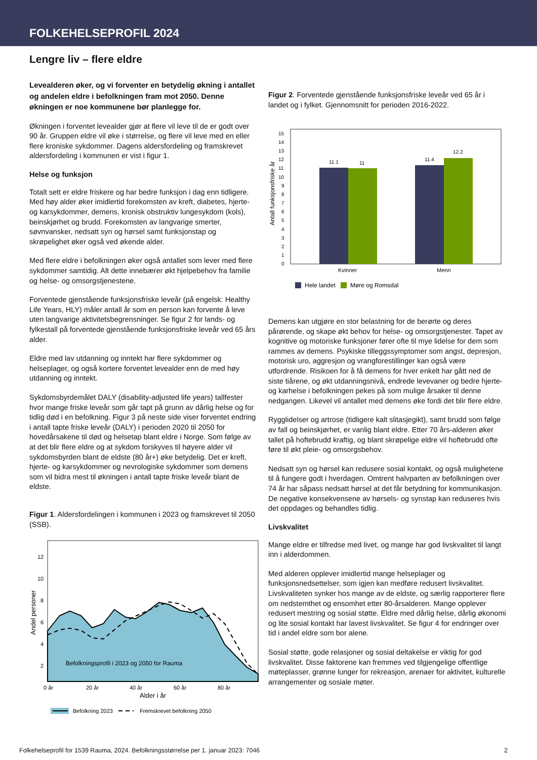FOLKEHELSEPROFIL 2024
Lengre liv – flere eldre
Levealderen øker, og vi forventer en betydelig økning i antallet og andelen eldre i befolkningen fram mot 2050. Denne økningen er noe kommunene bør planlegge for.
Økningen i forventet levealder gjør at flere vil leve til de er godt over 90 år. Gruppen eldre vil øke i størrelse, og flere vil leve med en eller flere kroniske sykdommer. Dagens aldersfordeling og framskrevet aldersfordeling i kommunen er vist i figur 1.
Helse og funksjon
Totalt sett er eldre friskere og har bedre funksjon i dag enn tidligere. Med høy alder øker imidlertid forekomsten av kreft, diabetes, hjerte- og karsykdommer, demens, kronisk obstruktiv lungesykdom (kols), beinskjørhet og brudd. Forekomsten av langvarige smerter, søvnvansker, nedsatt syn og hørsel samt funksjonstap og skrøpelighet øker også ved økende alder.
Med flere eldre i befolkningen øker også antallet som lever med flere sykdommer samtidig. Alt dette innebærer økt hjelpebehov fra familie og helse- og omsorgstjenestene.
Forventede gjenstående funksjonsfriske leveår (på engelsk: Healthy Life Years, HLY) måler antall år som en person kan forvente å leve uten langvarige aktivitetsbegrensninger. Se figur 2 for lands- og fylkestall på forventede gjenstående funksjonsfriske leveår ved 65 års alder.
Eldre med lav utdanning og inntekt har flere sykdommer og helseplager, og også kortere forventet levealder enn de med høy utdanning og inntekt.
Sykdomsbyrdemålet DALY (disability-adjusted life years) tallfester hvor mange friske leveår som går tapt på grunn av dårlig helse og for tidlig død i en befolkning. Figur 3 på neste side viser forventet endring i antall tapte friske leveår (DALY) i perioden 2020 til 2050 for hovedårsakene til død og helsetap blant eldre i Norge. Som følge av at det blir flere eldre og at sykdom forskyves til høyere alder vil sykdomsbyrden blant de eldste (80 år+) øke betydelig. Det er kreft, hjerte- og karsykdommer og nevrologiske sykdommer som demens som vil bidra mest til økningen i antall tapte friske leveår blant de eldste.
Figur 1. Aldersfordelingen i kommunen i 2023 og framskrevet til 2050 (SSB).
Befolkningsprofil i 2023 og 2050 for Rauma
12
10
8
6
4
2
0 år
20 år
40 år
60 år
80 år
Alder i år
Andel personer
Befolkning 2023
Fremskrevet befolkning 2050
Figur 2. Forventede gjenstående funksjonsfriske leveår ved 65 år i landet og i fylket. Gjennomsnitt for perioden 2016-2022.
0
1
2
3
4
5
6
7
8
9
10
11
12
13
14
15
11.1
11
11.4
12.2
Kvinner
Menn
Antall funksjonsfriske år
Hele landet
Møre og Romsdal
Demens kan utgjøre en stor belastning for de berørte og deres pårørende, og skape økt behov for helse- og omsorgstjenester. Tapet av kognitive og motoriske funksjoner fører ofte til mye lidelse for dem som rammes av demens. Psykiske tilleggssymptomer som angst, depresjon, motorisk uro, aggresjon og vrangforestillinger kan også være utfordrende. Risikoen for å få demens for hver enkelt har gått ned de siste tiårene, og økt utdanningsnivå, endrede levevaner og bedre hjerte- og karhelse i befolkningen pekes på som mulige årsaker til denne nedgangen. Likevel vil antallet med demens øke fordi det blir flere eldre.
Rygglidelser og artrose (tidligere kalt slitasjegikt), samt brudd som følge av fall og beinskjørhet, er vanlig blant eldre. Etter 70 års-alderen øker tallet på hoftebrudd kraftig, og blant skrøpelige eldre vil hoftebrudd ofte føre til økt pleie- og omsorgsbehov.
Nedsatt syn og hørsel kan redusere sosial kontakt, og også mulighetene til å fungere godt i hverdagen. Omtrent halvparten av befolkningen over 74 år har såpass nedsatt hørsel at det får betydning for kommunikasjon. De negative konsekvensene av hørsels- og synstap kan reduseres hvis det oppdages og behandles tidlig.
Livskvalitet
Mange eldre er tilfredse med livet, og mange har god livskvalitet til langt inn i alderdommen.
Med alderen opplever imidlertid mange helseplager og funksjonsnedsettelser, som igjen kan medføre redusert livskvalitet. Livskvaliteten synker hos mange av de eldste, og særlig rapporterer flere om nedstemthet og ensomhet etter 80-årsalderen. Mange opplever redusert mestring og sosial støtte. Eldre med dårlig helse, dårlig økonomi og lite sosial kontakt har lavest livskvalitet. Se figur 4 for endringer over tid i andel eldre som bor alene.
Sosial støtte, gode relasjoner og sosial deltakelse er viktig for god livskvalitet. Disse faktorene kan fremmes ved tilgjengelige offentlige møteplasser, grønne lunger for rekreasjon, arenaer for aktivitet, kulturelle arrangementer og sosiale møter.
Folkehelseprofil for 1539 Rauma, 2024. Befolkningsstørrelse per 1. januar 2023: 7046 2